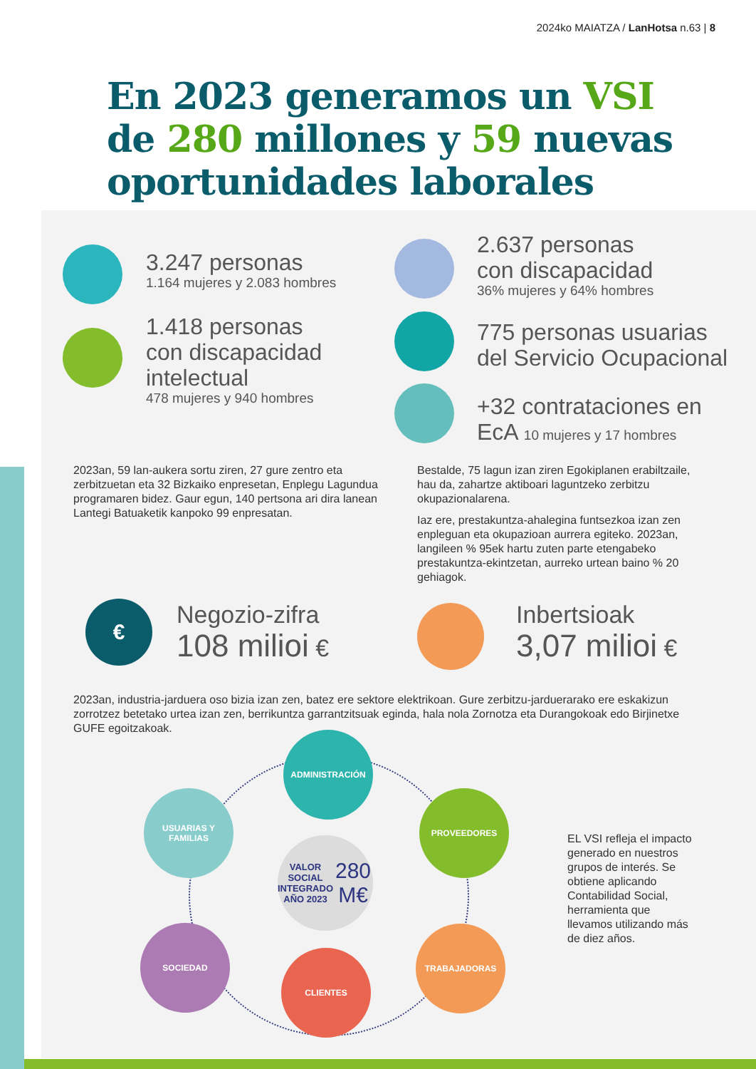2024ko MAIATZA / LanHotsa n.63 | 8
En 2023 generamos un VSI
de 280 millones y 59 nuevas
oportunidades laborales
3.247 personas
1.164 mujeres y 2.083 hombres
2.637 personas
con discapacidad
36% mujeres y 64% hombres
1.418 personas
con discapacidad
intelectual
478 mujeres y 940 hombres
775 personas usuarias
del Servicio Ocupacional
+32 contrataciones en
EcA 10 mujeres y 17 hombres
2023an, 59 lan-aukera sortu ziren, 27 gure zentro eta zerbitzuetan eta 32 Bizkaiko enpresetan, Enplegu Lagundua programaren bidez. Gaur egun, 140 pertsona ari dira lanean Lantegi Batuaketik kanpoko 99 enpresatan.
Bestalde, 75 lagun izan ziren Egokiplanen erabiltzaile, hau da, zahartze aktiboari laguntzeko zerbitzu okupazionalarena.
Iaz ere, prestakuntza-ahalegina funtsezkoa izan zen enpleguan eta okupazioan aurrera egiteko. 2023an, langileen % 95ek hartu zuten parte etengabeko prestakuntza-ekintzetan, aurreko urtean baino % 20 gehiagok.
€
Negozio-zifra
108 milioi €
Inbertsioak
3,07 milioi €
2023an, industria-jarduera oso bizia izan zen, batez ere sektore elektrikoan. Gure zerbitzu-jarduerarako ere eskakizun zorrotzez betetako urtea izan zen, berrikuntza garrantzitsuak eginda, hala nola Zornotza eta Durangokoak edo Birjinetxe GUFE egoitzakoak.
ADMINISTRACIÓN
USUARIAS Y
FAMILIAS
PROVEEDORES
VALOR SOCIAL
INTEGRADO
AÑO 2023
280 M€
SOCIEDAD TRABAJADORAS
CLIENTES
EL VSI refleja el impacto generado en nuestros grupos de interés. Se obtiene aplicando Contabilidad Social, herramienta que llevamos utilizando más de diez años.